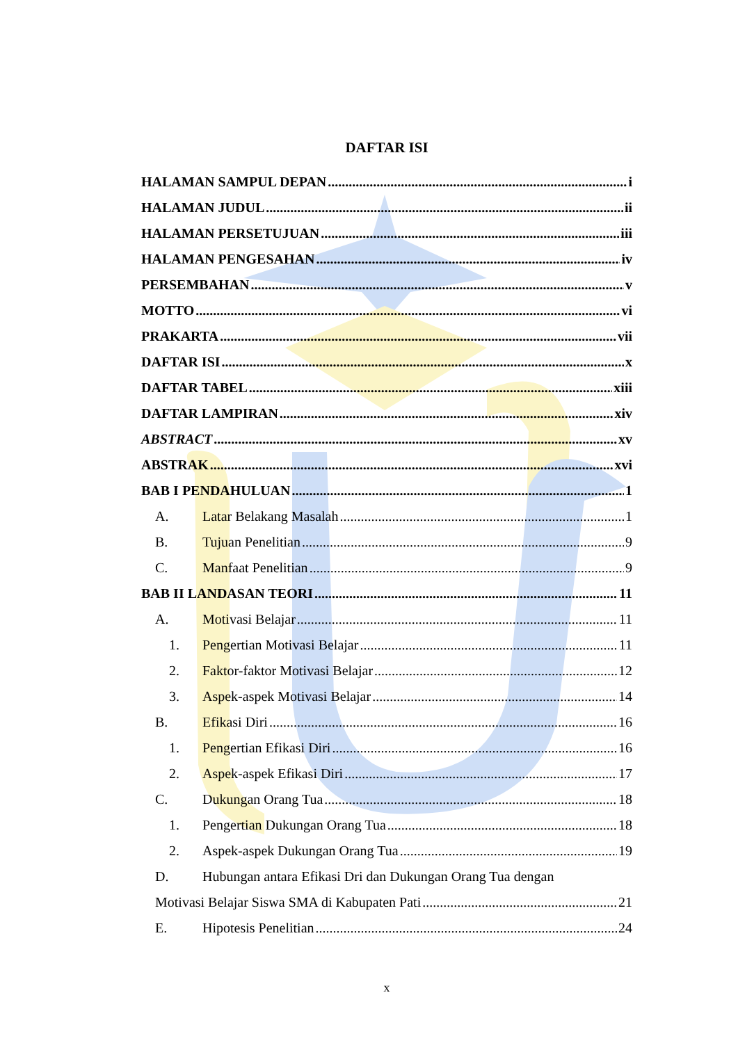DAFTAR ISI
HALAMAN SAMPUL DEPAN i
HALAMAN JUDUL ii
HALAMAN PERSETUJUAN iii
HALAMAN PENGESAHAN iv
PERSEMBAHAN v
MOTTO vi
PRAKARTA vii
DAFTAR ISI x
DAFTAR TABEL xiii
DAFTAR LAMPIRAN xiv
ABSTRACT xv
ABSTRAK xvi
BAB I PENDAHULUAN 1
A. Latar Belakang Masalah 1
B. Tujuan Penelitian 9
C. Manfaat Penelitian 9
BAB II LANDASAN TEORI 11
A. Motivasi Belajar 11
1. Pengertian Motivasi Belajar 11
2. Faktor-faktor Motivasi Belajar 12
3. Aspek-aspek Motivasi Belajar 14
B. Efikasi Diri 16
1. Pengertian Efikasi Diri 16
2. Aspek-aspek Efikasi Diri 17
C. Dukungan Orang Tua 18
1. Pengertian Dukungan Orang Tua 18
2. Aspek-aspek Dukungan Orang Tua 19
D. Hubungan antara Efikasi Dri dan Dukungan Orang Tua dengan
Motivasi Belajar Siswa SMA di Kabupaten Pati 21
E. Hipotesis Penelitian 24
x